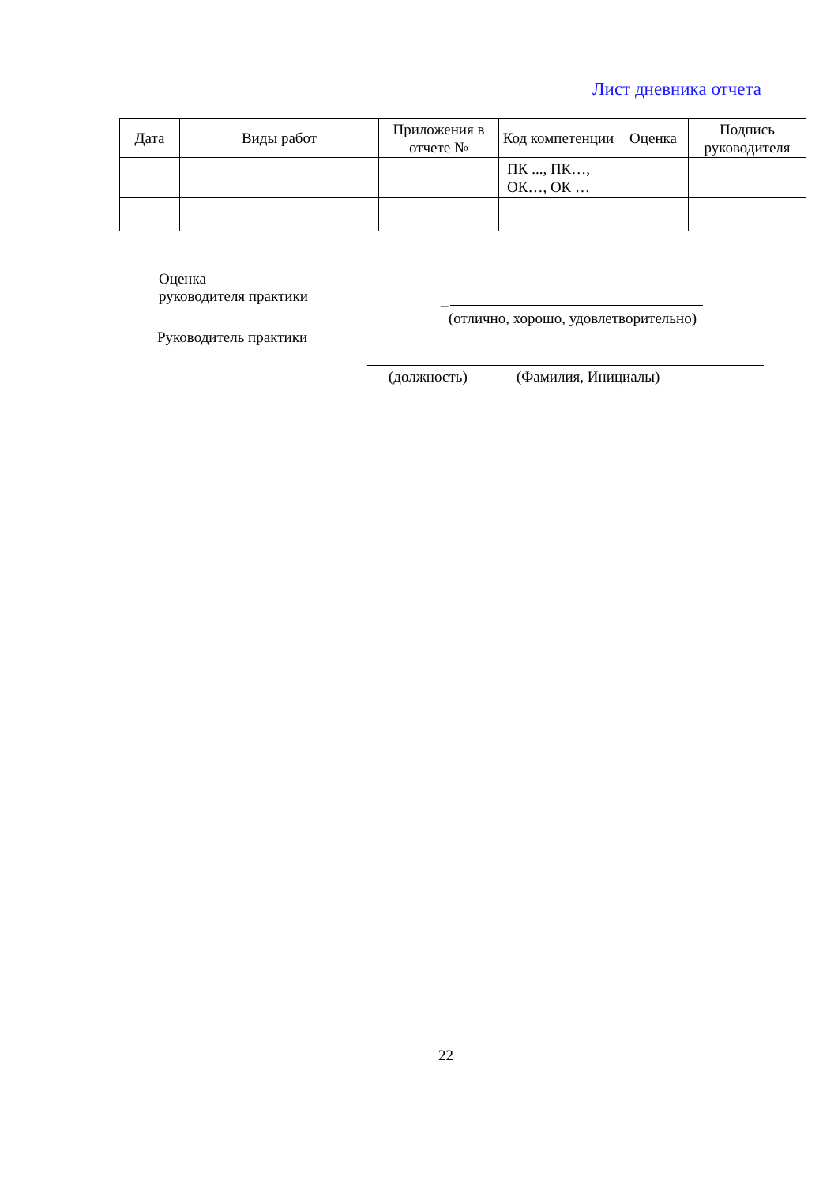Лист дневника отчета
| Дата | Виды работ | Приложения в отчете № | Код компетенции | Оценка | Подпись руководителя |
| --- | --- | --- | --- | --- | --- |
| | | | ПК ..., ПК…, ОК…, ОК … | | |
Оценка
руководителя практики
_
(отлично, хорошо, удовлетворительно)
Руководитель практики
(должность) (Фамилия, Инициалы)
22